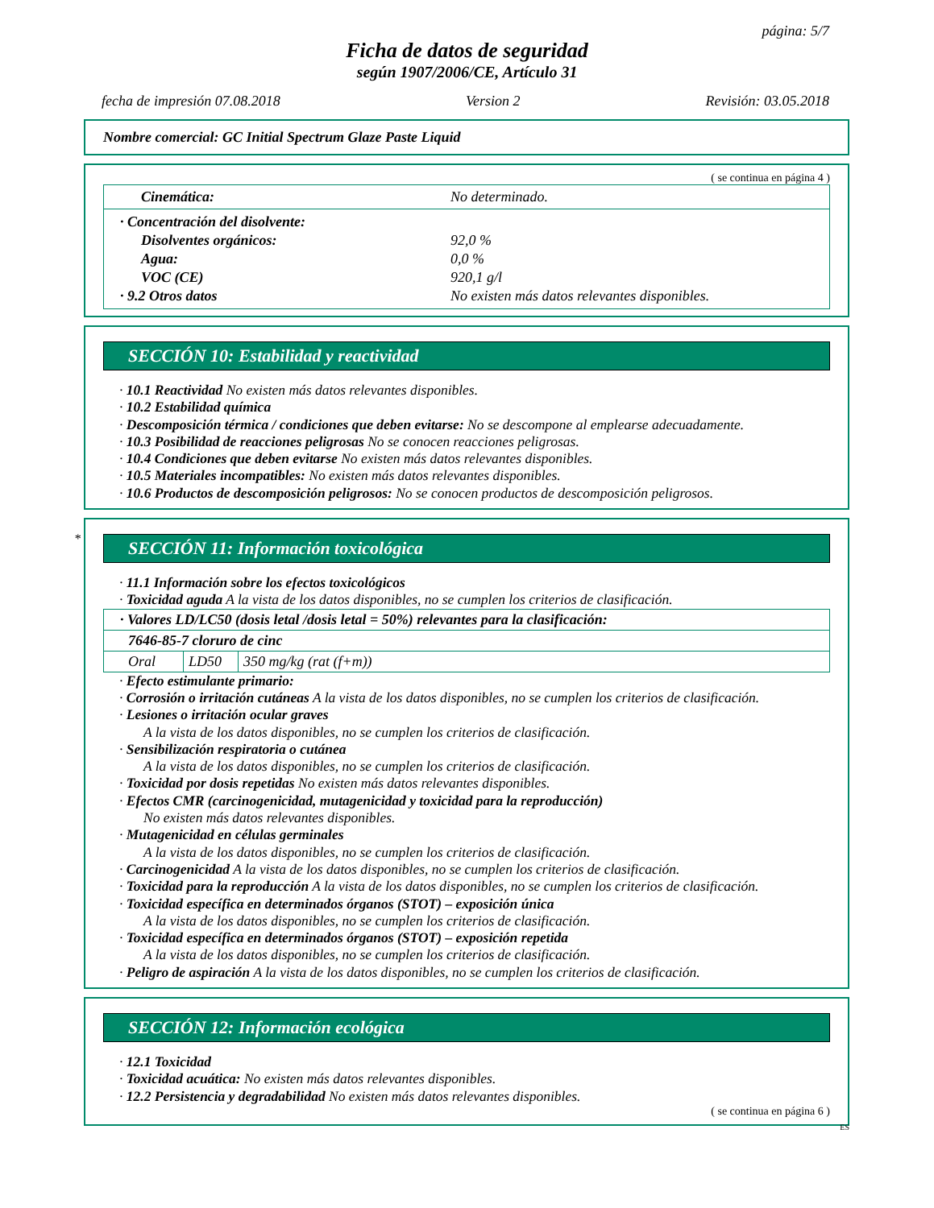página: 5/7
Ficha de datos de seguridad
según 1907/2006/CE, Artículo 31
fecha de impresión 07.08.2018 Version 2 Revisión: 03.05.2018
Nombre comercial: GC Initial Spectrum Glaze Paste Liquid
( se continua en página 4 )
Cinemática: No determinado.
· Concentración del disolvente:
Disolventes orgánicos: 92,0 %
Agua: 0,0 %
VOC (CE) 920,1 g/l
· 9.2 Otros datos No existen más datos relevantes disponibles.
SECCIÓN 10: Estabilidad y reactividad
· 10.1 Reactividad No existen más datos relevantes disponibles.
· 10.2 Estabilidad química
· Descomposición térmica / condiciones que deben evitarse: No se descompone al emplearse adecuadamente.
· 10.3 Posibilidad de reacciones peligrosas No se conocen reacciones peligrosas.
· 10.4 Condiciones que deben evitarse No existen más datos relevantes disponibles.
· 10.5 Materiales incompatibles: No existen más datos relevantes disponibles.
· 10.6 Productos de descomposición peligrosos: No se conocen productos de descomposición peligrosos.
*
SECCIÓN 11: Información toxicológica
· 11.1 Información sobre los efectos toxicológicos
· Toxicidad aguda A la vista de los datos disponibles, no se cumplen los criterios de clasificación.
| · Valores LD/LC50 (dosis letal /dosis letal = 50%) relevantes para la clasificación: | | |
| 7646-85-7 cloruro de cinc | | |
| Oral | LD50 | 350 mg/kg (rat (f+m)) |
· Efecto estimulante primario:
· Corrosión o irritación cutáneas A la vista de los datos disponibles, no se cumplen los criterios de clasificación.
· Lesiones o irritación ocular graves
A la vista de los datos disponibles, no se cumplen los criterios de clasificación.
· Sensibilización respiratoria o cutánea
A la vista de los datos disponibles, no se cumplen los criterios de clasificación.
· Toxicidad por dosis repetidas No existen más datos relevantes disponibles.
· Efectos CMR (carcinogenicidad, mutagenicidad y toxicidad para la reproducción)
No existen más datos relevantes disponibles.
· Mutagenicidad en células germinales
A la vista de los datos disponibles, no se cumplen los criterios de clasificación.
· Carcinogenicidad A la vista de los datos disponibles, no se cumplen los criterios de clasificación.
· Toxicidad para la reproducción A la vista de los datos disponibles, no se cumplen los criterios de clasificación.
· Toxicidad específica en determinados órganos (STOT) – exposición única
A la vista de los datos disponibles, no se cumplen los criterios de clasificación.
· Toxicidad específica en determinados órganos (STOT) – exposición repetida
A la vista de los datos disponibles, no se cumplen los criterios de clasificación.
· Peligro de aspiración A la vista de los datos disponibles, no se cumplen los criterios de clasificación.
SECCIÓN 12: Información ecológica
· 12.1 Toxicidad
· Toxicidad acuática: No existen más datos relevantes disponibles.
· 12.2 Persistencia y degradabilidad No existen más datos relevantes disponibles.
( se continua en página 6 )
ES